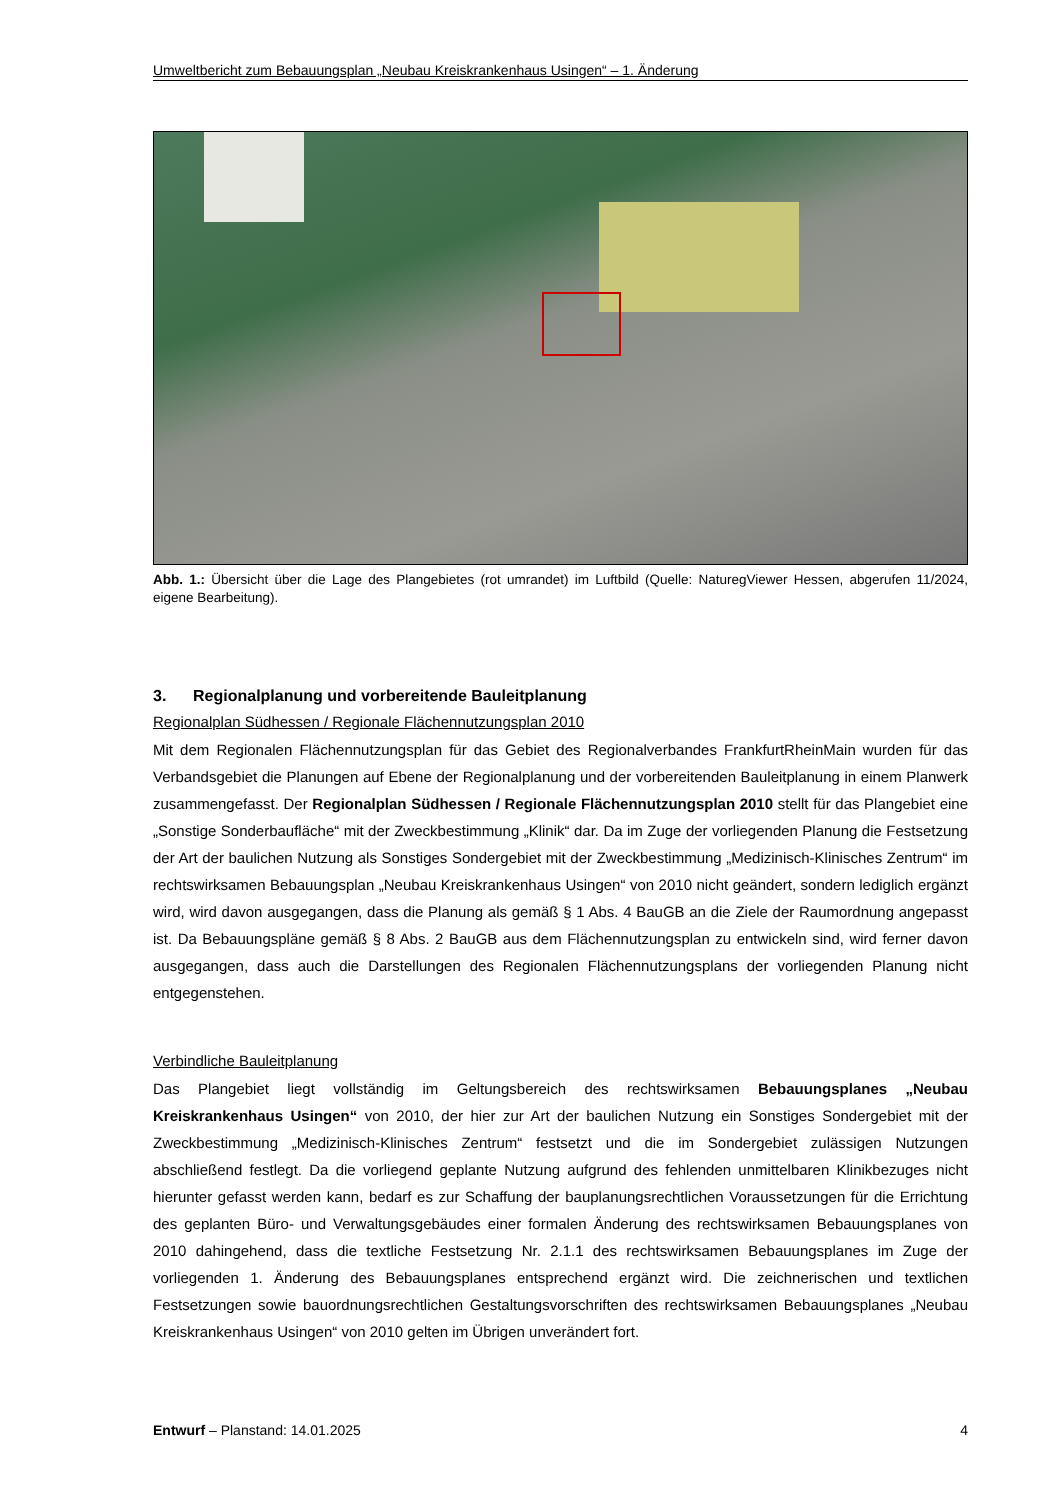Umweltbericht zum Bebauungsplan „Neubau Kreiskrankenhaus Usingen“ – 1. Änderung
Abb. 1.: Übersicht über die Lage des Plangebietes (rot umrandet) im Luftbild (Quelle: NaturegViewer Hessen, abgerufen 11/2024, eigene Bearbeitung).
3. Regionalplanung und vorbereitende Bauleitplanung
Regionalplan Südhessen / Regionale Flächennutzungsplan 2010
Mit dem Regionalen Flächennutzungsplan für das Gebiet des Regionalverbandes FrankfurtRheinMain wurden für das Verbandsgebiet die Planungen auf Ebene der Regionalplanung und der vorbereitenden Bauleitplanung in einem Planwerk zusammengefasst. Der Regionalplan Südhessen / Regionale Flächennutzungsplan 2010 stellt für das Plangebiet eine „Sonstige Sonderbaufläche“ mit der Zweckbestimmung „Klinik“ dar. Da im Zuge der vorliegenden Planung die Festsetzung der Art der baulichen Nutzung als Sonstiges Sondergebiet mit der Zweckbestimmung „Medizinisch-Klinisches Zentrum“ im rechtswirksamen Bebauungsplan „Neubau Kreiskrankenhaus Usingen“ von 2010 nicht geändert, sondern lediglich ergänzt wird, wird davon ausgegangen, dass die Planung als gemäß § 1 Abs. 4 BauGB an die Ziele der Raumordnung angepasst ist. Da Bebauungspläne gemäß § 8 Abs. 2 BauGB aus dem Flächennutzungsplan zu entwickeln sind, wird ferner davon ausgegangen, dass auch die Darstellungen des Regionalen Flächennutzungsplans der vorliegenden Planung nicht entgegenstehen.
Verbindliche Bauleitplanung
Das Plangebiet liegt vollständig im Geltungsbereich des rechtswirksamen Bebauungsplanes „Neubau Kreiskrankenhaus Usingen“ von 2010, der hier zur Art der baulichen Nutzung ein Sonstiges Sondergebiet mit der Zweckbestimmung „Medizinisch-Klinisches Zentrum“ festsetzt und die im Sondergebiet zulässigen Nutzungen abschließend festlegt. Da die vorliegend geplante Nutzung aufgrund des fehlenden unmittelbaren Klinikbezuges nicht hierunter gefasst werden kann, bedarf es zur Schaffung der bauplanungsrechtlichen Voraussetzungen für die Errichtung des geplanten Büro- und Verwaltungsgebäudes einer formalen Änderung des rechtswirksamen Bebauungsplanes von 2010 dahingehend, dass die textliche Festsetzung Nr. 2.1.1 des rechtswirksamen Bebauungsplanes im Zuge der vorliegenden 1. Änderung des Bebauungsplanes entsprechend ergänzt wird. Die zeichnerischen und textlichen Festsetzungen sowie bauordnungsrechtlichen Gestaltungsvorschriften des rechtswirksamen Bebauungsplanes „Neubau Kreiskrankenhaus Usingen“ von 2010 gelten im Übrigen unverändert fort.
Entwurf – Planstand: 14.01.2025 4